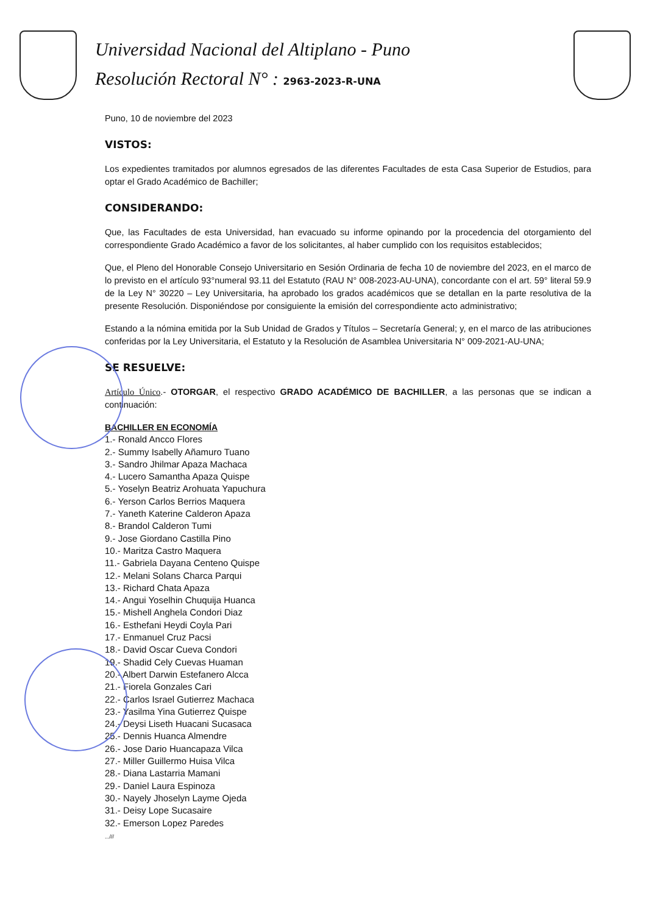Universidad Nacional del Altiplano - Puno
Resolución Rectoral N° : 2963-2023-R-UNA
Puno, 10 de noviembre del 2023
VISTOS:
Los expedientes tramitados por alumnos egresados de las diferentes Facultades de esta Casa Superior de Estudios, para optar el Grado Académico de Bachiller;
CONSIDERANDO:
Que, las Facultades de esta Universidad, han evacuado su informe opinando por la procedencia del otorgamiento del correspondiente Grado Académico a favor de los solicitantes, al haber cumplido con los requisitos establecidos;
Que, el Pleno del Honorable Consejo Universitario en Sesión Ordinaria de fecha 10 de noviembre del 2023, en el marco de lo previsto en el artículo 93°numeral 93.11 del Estatuto (RAU N° 008-2023-AU-UNA), concordante con el art. 59° literal 59.9 de la Ley N° 30220 – Ley Universitaria, ha aprobado los grados académicos que se detallan en la parte resolutiva de la presente Resolución. Disponiéndose por consiguiente la emisión del correspondiente acto administrativo;
Estando a la nómina emitida por la Sub Unidad de Grados y Títulos – Secretaría General; y, en el marco de las atribuciones conferidas por la Ley Universitaria, el Estatuto y la Resolución de Asamblea Universitaria N° 009-2021-AU-UNA;
SE RESUELVE:
Artículo Único.- OTORGAR, el respectivo GRADO ACADÉMICO DE BACHILLER, a las personas que se indican a continuación:
BACHILLER EN ECONOMÍA
1.- Ronald Ancco Flores
2.- Summy Isabelly Añamuro Tuano
3.- Sandro Jhilmar Apaza Machaca
4.- Lucero Samantha Apaza Quispe
5.- Yoselyn Beatriz Arohuata Yapuchura
6.- Yerson Carlos Berrios Maquera
7.- Yaneth Katerine Calderon Apaza
8.- Brandol Calderon Tumi
9.- Jose Giordano Castilla Pino
10.- Maritza Castro Maquera
11.- Gabriela Dayana Centeno Quispe
12.- Melani Solans Charca Parqui
13.- Richard Chata Apaza
14.- Angui Yoselhin Chuquija Huanca
15.- Mishell Anghela Condori Diaz
16.- Esthefani Heydi Coyla Pari
17.- Enmanuel Cruz Pacsi
18.- David Oscar Cueva Condori
19.- Shadid Cely Cuevas Huaman
20.- Albert Darwin Estefanero Alcca
21.- Fiorela Gonzales Cari
22.- Carlos Israel Gutierrez Machaca
23.- Yasilma Yina Gutierrez Quispe
24.- Deysi Liseth Huacani Sucasaca
25.- Dennis Huanca Almendre
26.- Jose Dario Huancapaza Vilca
27.- Miller Guillermo Huisa Vilca
28.- Diana Lastarria Mamani
29.- Daniel Laura Espinoza
30.- Nayely Jhoselyn Layme Ojeda
31.- Deisy Lope Sucasaire
32.- Emerson Lopez Paredes
...///